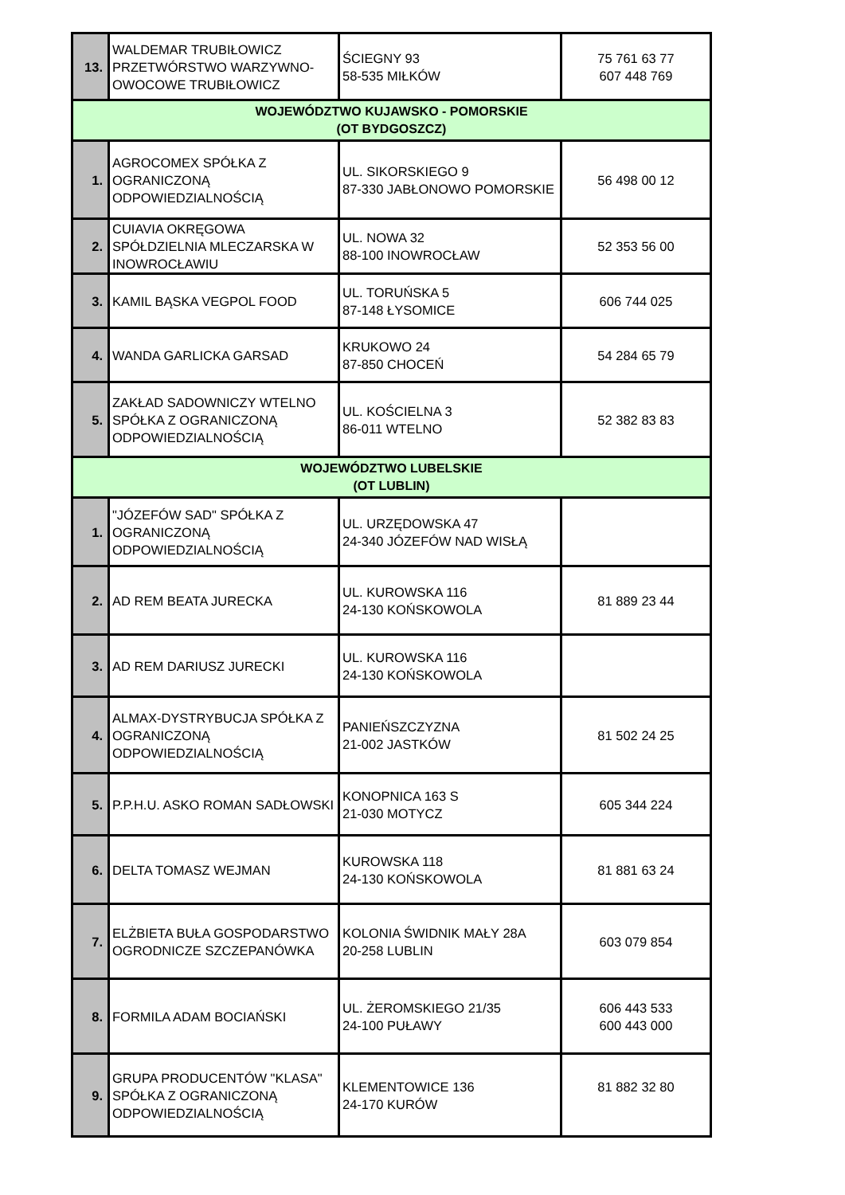| 13. | WALDEMAR TRUBIŁOWICZ PRZETWÓRSTWO WARZYWNO-OWOCOWE TRUBIŁOWICZ | ŚCIEGNY 93 58-535 MIŁKÓW | 75 761 63 77 607 448 769 |
| WOJEWÓDZTWO KUJAWSKO - POMORSKIE (OT BYDGOSZCZ) | | | |
| 1. | AGROCOMEX SPÓŁKA Z OGRANICZONĄ ODPOWIEDZIALNOŚCIĄ | UL. SIKORSKIEGO 9 87-330 JABŁONOWO POMORSKIE | 56 498 00 12 |
| 2. | CUIAVIA OKRĘGOWA SPÓŁDZIELNIA MLECZARSKA W INOWROCŁAWIU | UL. NOWA 32 88-100 INOWROCŁAW | 52 353 56 00 |
| 3. | KAMIL BĄSKA VEGPOL FOOD | UL. TORUŃSKA 5 87-148 ŁYSOMICE | 606 744 025 |
| 4. | WANDA GARLICKA GARSAD | KRUKOWO 24 87-850 CHOCEŃ | 54 284 65 79 |
| 5. | ZAKŁAD SADOWNICZY WTELNO SPÓŁKA Z OGRANICZONĄ ODPOWIEDZIALNOŚCIĄ | UL. KOŚCIELNA 3 86-011 WTELNO | 52 382 83 83 |
| WOJEWÓDZTWO LUBELSKIE (OT LUBLIN) | | | |
| 1. | "JÓZEFÓW SAD" SPÓŁKA Z OGRANICZONĄ ODPOWIEDZIALNOŚCIĄ | UL. URZĘDOWSKA 47 24-340 JÓZEFÓW NAD WISŁĄ | |
| 2. | AD REM BEATA JURECKA | UL. KUROWSKA 116 24-130 KOŃSKOWOLA | 81 889 23 44 |
| 3. | AD REM DARIUSZ JURECKI | UL. KUROWSKA 116 24-130 KOŃSKOWOLA | |
| 4. | ALMAX-DYSTRYBUCJA SPÓŁKA Z OGRANICZONĄ ODPOWIEDZIALNOŚCIĄ | PANIEŃSZCZYZNA 21-002 JASTKÓW | 81 502 24 25 |
| 5. | P.P.H.U. ASKO ROMAN SADŁOWSKI | KONOPNICA 163 S 21-030 MOTYCZ | 605 344 224 |
| 6. | DELTA TOMASZ WEJMAN | KUROWSKA 118 24-130 KOŃSKOWOLA | 81 881 63 24 |
| 7. | ELŻBIETA BUŁA GOSPODARSTWO OGRODNICZE SZCZEPANÓWKA | KOLONIA ŚWIDNIK MAŁY 28A 20-258 LUBLIN | 603 079 854 |
| 8. | FORMILA ADAM BOCIAŃSKI | UL. ŻEROMSKIEGO 21/35 24-100 PUŁAWY | 606 443 533 600 443 000 |
| 9. | GRUPA PRODUCENTÓW "KLASA" SPÓŁKA Z OGRANICZONĄ ODPOWIEDZIALNOŚCIĄ | KLEMENTOWICE 136 24-170 KURÓW | 81 882 32 80 |